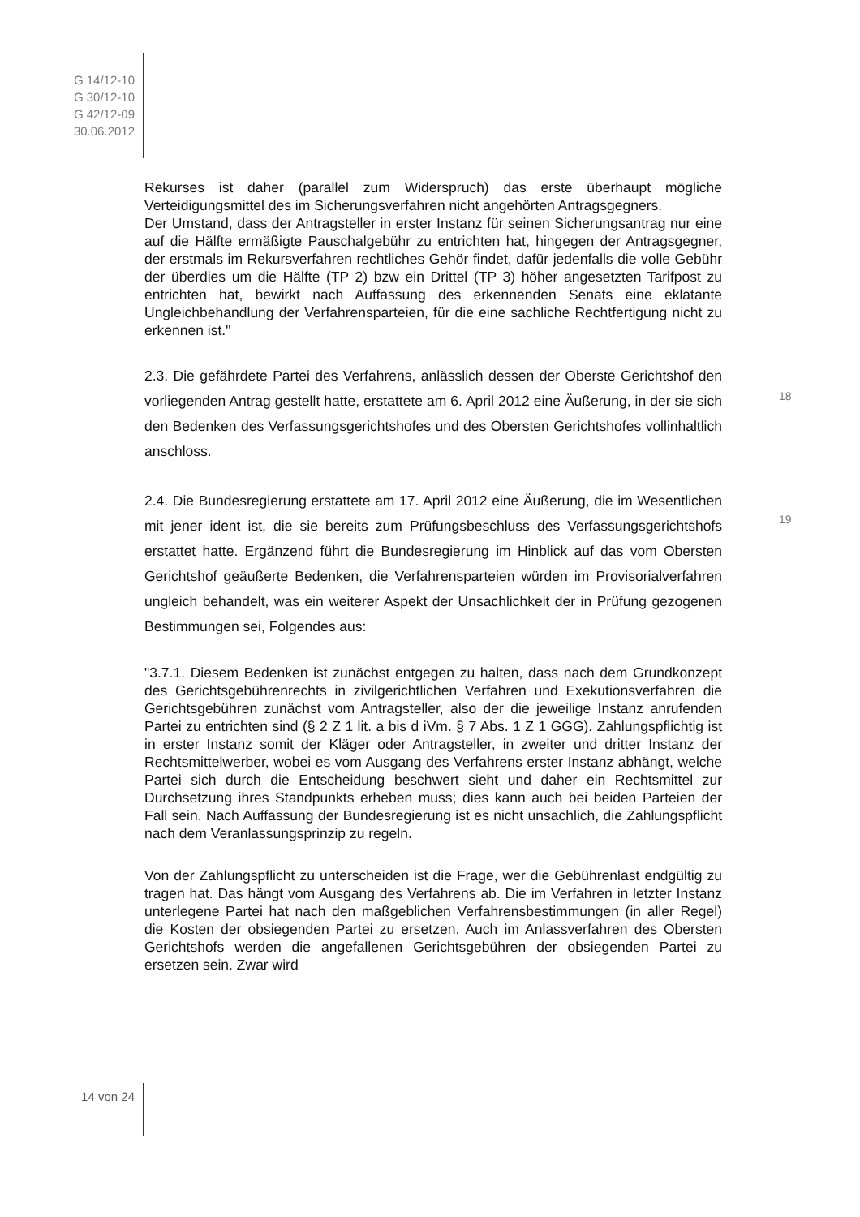G 14/12-10
G 30/12-10
G 42/12-09
30.06.2012
Rekurses ist daher (parallel zum Widerspruch) das erste überhaupt mögliche Verteidigungsmittel des im Sicherungsverfahren nicht angehörten Antragsgegners.
Der Umstand, dass der Antragsteller in erster Instanz für seinen Sicherungsantrag nur eine auf die Hälfte ermäßigte Pauschalgebühr zu entrichten hat, hingegen der Antragsgegner, der erstmals im Rekursverfahren rechtliches Gehör findet, dafür jedenfalls die volle Gebühr der überdies um die Hälfte (TP 2) bzw ein Drittel (TP 3) höher angesetzten Tarifpost zu entrichten hat, bewirkt nach Auffassung des erkennenden Senats eine eklatante Ungleichbehandlung der Verfahrensparteien, für die eine sachliche Rechtfertigung nicht zu erkennen ist."
2.3. Die gefährdete Partei des Verfahrens, anlässlich dessen der Oberste Gerichtshof den vorliegenden Antrag gestellt hatte, erstattete am 6. April 2012 eine Äußerung, in der sie sich den Bedenken des Verfassungsgerichtshofes und des Obersten Gerichtshofes vollinhaltlich anschloss.
2.4. Die Bundesregierung erstattete am 17. April 2012 eine Äußerung, die im Wesentlichen mit jener ident ist, die sie bereits zum Prüfungsbeschluss des Verfassungsgerichtshofs erstattet hatte. Ergänzend führt die Bundesregierung im Hinblick auf das vom Obersten Gerichtshof geäußerte Bedenken, die Verfahrensparteien würden im Provisorialverfahren ungleich behandelt, was ein weiterer Aspekt der Unsachlichkeit der in Prüfung gezogenen Bestimmungen sei, Folgendes aus:
"3.7.1. Diesem Bedenken ist zunächst entgegen zu halten, dass nach dem Grundkonzept des Gerichtsgebührenrechts in zivilgerichtlichen Verfahren und Exekutionsverfahren die Gerichtsgebühren zunächst vom Antragsteller, also der die jeweilige Instanz anrufenden Partei zu entrichten sind (§ 2 Z 1 lit. a bis d iVm. § 7 Abs. 1 Z 1 GGG). Zahlungspflichtig ist in erster Instanz somit der Kläger oder Antragsteller, in zweiter und dritter Instanz der Rechtsmittelwerber, wobei es vom Ausgang des Verfahrens erster Instanz abhängt, welche Partei sich durch die Entscheidung beschwert sieht und daher ein Rechtsmittel zur Durchsetzung ihres Standpunkts erheben muss; dies kann auch bei beiden Parteien der Fall sein. Nach Auffassung der Bundesregierung ist es nicht unsachlich, die Zahlungspflicht nach dem Veranlassungsprinzip zu regeln.
Von der Zahlungspflicht zu unterscheiden ist die Frage, wer die Gebührenlast endgültig zu tragen hat. Das hängt vom Ausgang des Verfahrens ab. Die im Verfahren in letzter Instanz unterlegene Partei hat nach den maßgeblichen Verfahrensbestimmungen (in aller Regel) die Kosten der obsiegenden Partei zu ersetzen. Auch im Anlassverfahren des Obersten Gerichtshofs werden die angefallenen Gerichtsgebühren der obsiegenden Partei zu ersetzen sein. Zwar wird
18
19
14 von 24